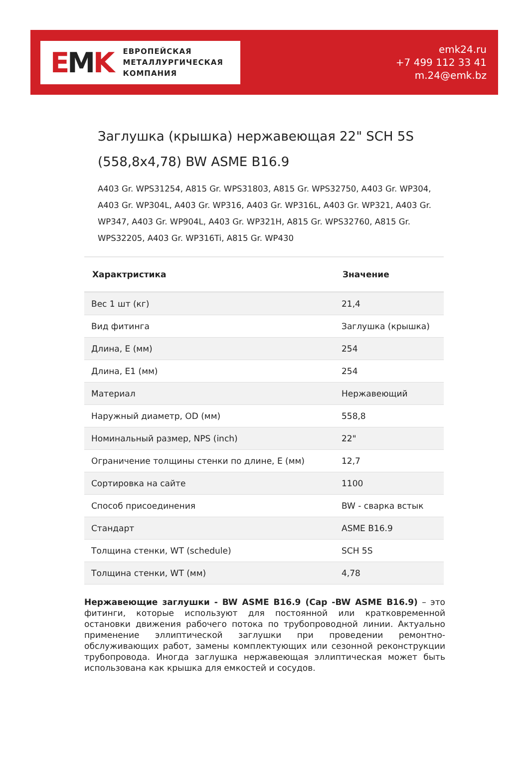EMK
ЕВРОПЕЙСКАЯ
МЕТАЛЛУРГИЧЕСКАЯ
КОМПАНИЯ
emk24.ru
+7 499 112 33 41
m.24@emk.bz
Заглушка (крышка) нержавеющая 22" SCH 5S (558,8x4,78) BW ASME B16.9
A403 Gr. WPS31254, A815 Gr. WPS31803, A815 Gr. WPS32750, A403 Gr. WP304, A403 Gr. WP304L, A403 Gr. WP316, A403 Gr. WP316L, A403 Gr. WP321, A403 Gr. WP347, A403 Gr. WP904L, A403 Gr. WP321H, A815 Gr. WPS32760, A815 Gr. WPS32205, A403 Gr. WP316Ti, A815 Gr. WP430
| Характристика | Значение |
| --- | --- |
| Вес 1 шт (кг) | 21,4 |
| Вид фитинга | Заглушка (крышка) |
| Длина, E (мм) | 254 |
| Длина, E1 (мм) | 254 |
| Материал | Нержавеющий |
| Наружный диаметр, OD (мм) | 558,8 |
| Номинальный размер, NPS (inch) | 22" |
| Ограничение толщины стенки по длине, E (мм) | 12,7 |
| Сортировка на сайте | 1100 |
| Способ присоединения | BW - сварка встык |
| Стандарт | ASME B16.9 |
| Толщина стенки, WT (schedule) | SCH 5S |
| Толщина стенки, WT (мм) | 4,78 |
Нержавеющие заглушки - BW ASME B16.9 (Cap -BW ASME B16.9) – это фитинги, которые используют для постоянной или кратковременной остановки движения рабочего потока по трубопроводной линии. Актуально применение эллиптической заглушки при проведении ремонтно-обслуживающих работ, замены комплектующих или сезонной реконструкции трубопровода. Иногда заглушка нержавеющая эллиптическая может быть использована как крышка для емкостей и сосудов.